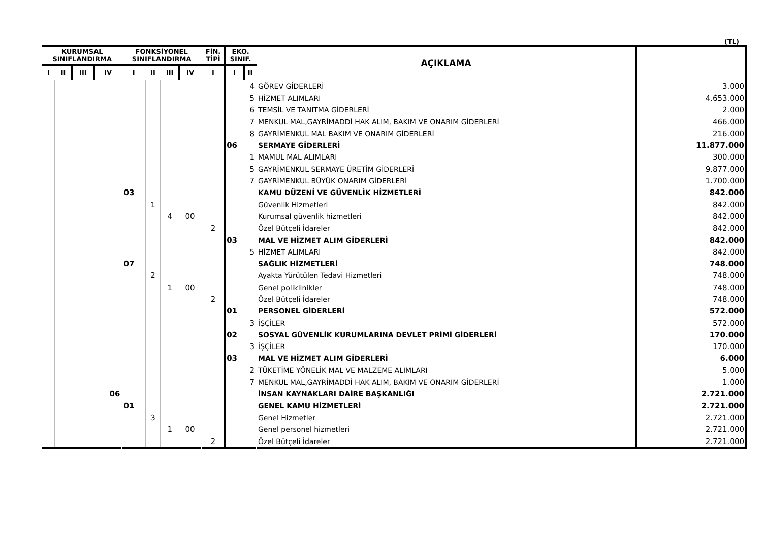(TL)
| KURUMSAL SINIFLANDIRMA | | | | FONKSİYONEL SINIFLANDIRMA | | | | FİN. TİPİ | EKO. SINIF. | | AÇIKLAMA | |
| --- | --- | --- | --- | --- | --- | --- | --- | --- | --- | --- | --- | --- |
| I | II | III | IV | I | II | III | IV | I | I | II | | |
| | | | | | | | | | | 4 | GÖREV GİDERLERİ | 3.000 |
| | | | | | | | | | | 5 | HİZMET ALIMLARI | 4.653.000 |
| | | | | | | | | | | 6 | TEMSİL VE TANITMA GİDERLERİ | 2.000 |
| | | | | | | | | | | 7 | MENKUL MAL,GAYRİMADDİ HAK ALIM, BAKIM VE ONARIM GİDERLERİ | 466.000 |
| | | | | | | | | | | 8 | GAYRİMENKUL MAL BAKIM VE ONARIM GİDERLERİ | 216.000 |
| | | | | | | | | | 06 | | SERMAYE GİDERLERİ | 11.877.000 |
| | | | | | | | | | | 1 | MAMUL MAL ALIMLARI | 300.000 |
| | | | | | | | | | | 5 | GAYRİMENKUL SERMAYE ÜRETİM GİDERLERİ | 9.877.000 |
| | | | | | | | | | | 7 | GAYRİMENKUL BÜYÜK ONARIM GİDERLERİ | 1.700.000 |
| | | | | 03 | | | | | | | KAMU DÜZENİ VE GÜVENLİK HİZMETLERİ | 842.000 |
| | | | | | 1 | | | | | | Güvenlik Hizmetleri | 842.000 |
| | | | | | | 4 | 00 | | | | Kurumsal güvenlik hizmetleri | 842.000 |
| | | | | | | | | 2 | | | Özel Bütçeli İdareler | 842.000 |
| | | | | | | | | | 03 | | MAL VE HİZMET ALIM GİDERLERİ | 842.000 |
| | | | | | | | | | | 5 | HİZMET ALIMLARI | 842.000 |
| | | | | 07 | | | | | | | SAĞLIK HİZMETLERİ | 748.000 |
| | | | | | 2 | | | | | | Ayakta Yürütülen Tedavi Hizmetleri | 748.000 |
| | | | | | | 1 | 00 | | | | Genel poliklinikler | 748.000 |
| | | | | | | | | 2 | | | Özel Bütçeli İdareler | 748.000 |
| | | | | | | | | | 01 | | PERSONEL GİDERLERİ | 572.000 |
| | | | | | | | | | | 3 | İŞÇİLER | 572.000 |
| | | | | | | | | | 02 | | SOSYAL GÜVENLİK KURUMLARINA DEVLET PRİMİ GİDERLERİ | 170.000 |
| | | | | | | | | | | 3 | İŞÇİLER | 170.000 |
| | | | | | | | | | 03 | | MAL VE HİZMET ALIM GİDERLERİ | 6.000 |
| | | | | | | | | | | 2 | TÜKETİME YÖNELİK MAL VE MALZEME ALIMLARI | 5.000 |
| | | | | | | | | | | 7 | MENKUL MAL,GAYRİMADDİ HAK ALIM, BAKIM VE ONARIM GİDERLERİ | 1.000 |
| | | | 06 | | | | | | | | İNSAN KAYNAKLARI DAİRE BAŞKANLIĞI | 2.721.000 |
| | | | | 01 | | | | | | | GENEL KAMU HİZMETLERİ | 2.721.000 |
| | | | | | 3 | | | | | | Genel Hizmetler | 2.721.000 |
| | | | | | | 1 | 00 | | | | Genel personel hizmetleri | 2.721.000 |
| | | | | | | | | 2 | | | Özel Bütçeli İdareler | 2.721.000 |